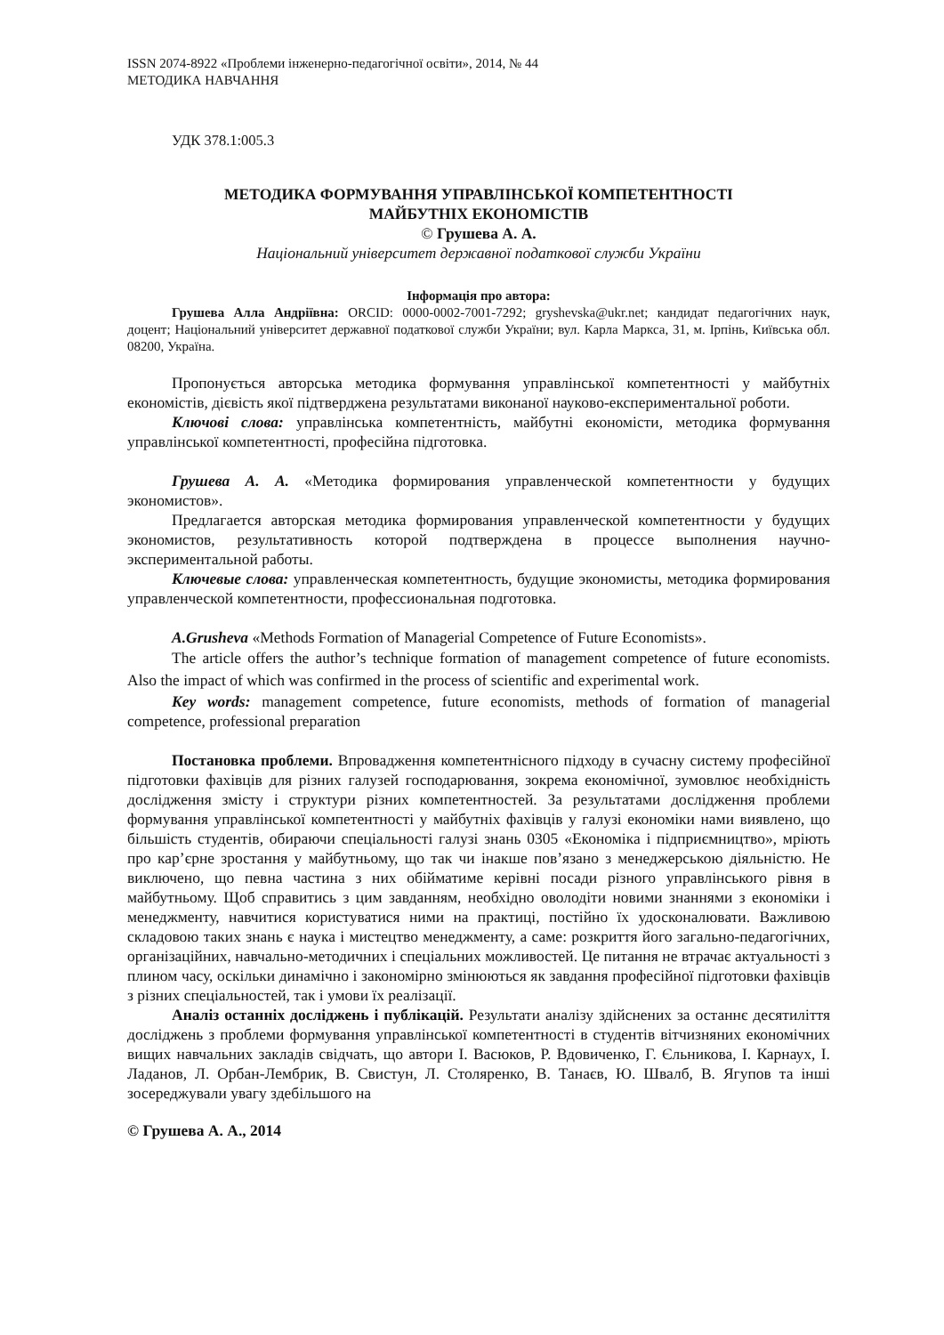ISSN 2074-8922 «Проблеми інженерно-педагогічної освіти», 2014, № 44
МЕТОДИКА НАВЧАННЯ
УДК 378.1:005.3
МЕТОДИКА ФОРМУВАННЯ УПРАВЛІНСЬКОЇ КОМПЕТЕНТНОСТІ
МАЙБУТНІХ ЕКОНОМІСТІВ
© Грушева А. А.
Національний університет державної податкової служби України
Інформація про автора:
Грушева Алла Андріївна: ORCID: 0000-0002-7001-7292; gryshevska@ukr.net; кандидат педагогічних наук, доцент; Національний університет державної податкової служби України; вул. Карла Маркса, 31, м. Ірпінь, Київська обл. 08200, Україна.
Пропонується авторська методика формування управлінської компетентності у майбутніх економістів, дієвість якої підтверджена результатами виконаної науково-експериментальної роботи.
Ключові слова: управлінська компетентність, майбутні економісти, методика формування управлінської компетентності, професійна підготовка.
Грушева А. А. «Методика формирования управленческой компетентности у будущих экономистов».
Предлагается авторская методика формирования управленческой компетентности у будущих экономистов, результативность которой подтверждена в процессе выполнения научно-экспериментальной работы.
Ключевые слова: управленческая компетентность, будущие экономисты, методика формирования управленческой компетентности, профессиональная подготовка.
A.Grusheva «Methods Formation of Managerial Competence of Future Economists».
The article offers the author’s technique formation of management competence of future economists. Also the impact of which was confirmed in the process of scientific and experimental work.
Key words: management competence, future economists, methods of formation of managerial competence, professional preparation
Постановка проблеми. Впровадження компетентнісного підходу в сучасну систему професійної підготовки фахівців для різних галузей господарювання, зокрема економічної, зумовлює необхідність дослідження змісту і структури різних компетентностей. За результатами дослідження проблеми формування управлінської компетентності у майбутніх фахівців у галузі економіки нами виявлено, що більшість студентів, обираючи спеціальності галузі знань 0305 «Економіка і підприємництво», мріють про кар’єрне зростання у майбутньому, що так чи інакше пов’язано з менеджерською діяльністю. Не виключено, що певна частина з них обійматиме керівні посади різного управлінського рівня в майбутньому. Щоб справитись з цим завданням, необхідно оволодіти новими знаннями з економіки і менеджменту, навчитися користуватися ними на практиці, постійно їх удосконалювати. Важливою складовою таких знань є наука і мистецтво менеджменту, а саме: розкриття його загально-педагогічних, організаційних, навчально-методичних і спеціальних можливостей. Це питання не втрачає актуальності з плином часу, оскільки динамічно і закономірно змінюються як завдання професійної підготовки фахівців з різних спеціальностей, так і умови їх реалізації.
Аналіз останніх досліджень і публікацій. Результати аналізу здійснених за останнє десятиліття досліджень з проблеми формування управлінської компетентності в студентів вітчизняних економічних вищих навчальних закладів свідчать, що автори І. Васюков, Р. Вдовиченко, Г. Єльникова, І. Карнаух, І. Ладанов, Л. Орбан-Лембрик, В. Свистун, Л. Столяренко, В. Танаєв, Ю. Швалб, В. Ягупов та інші зосереджували увагу здебільшого на
© Грушева А. А., 2014